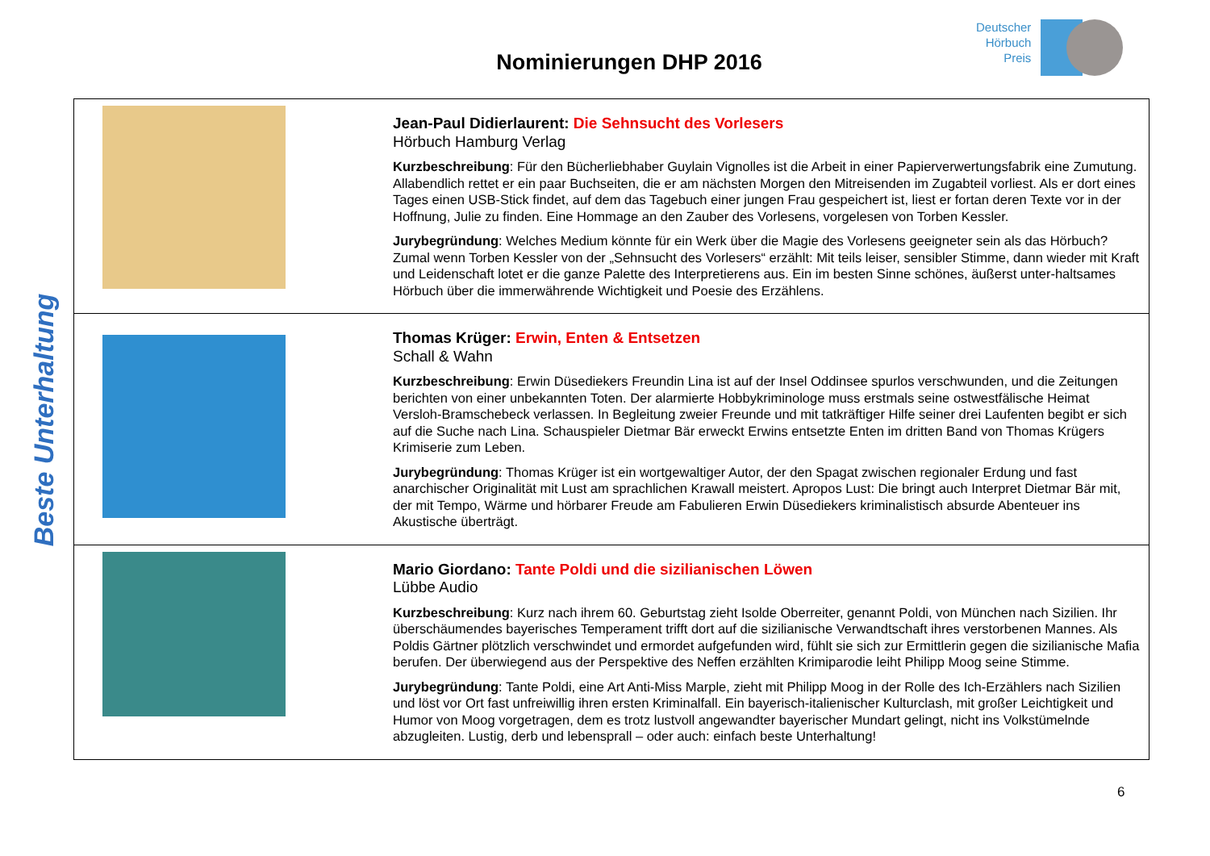Deutscher
Hörbuch
Preis
Nominierungen DHP 2016
Beste Unterhaltung
| | Jean-Paul Didierlaurent: Die Sehnsucht des Vorlesers Hörbuch Hamburg Verlag Kurzbeschreibung : Für den Bücherliebhaber Guylain Vignolles ist die Arbeit in einer Papierverwertungsfabrik eine Zumutung. Allabendlich rettet er ein paar Buchseiten, die er am nächsten Morgen den Mitreisenden im Zugabteil vorliest. Als er dort eines Tages einen USB-Stick findet, auf dem das Tagebuch einer jungen Frau gespeichert ist, liest er fortan deren Texte vor in der Hoffnung, Julie zu finden. Eine Hommage an den Zauber des Vorlesens, vorgelesen von Torben Kessler. Jurybegründung : Welches Medium könnte für ein Werk über die Magie des Vorlesens geeigneter sein als das Hörbuch? Zumal wenn Torben Kessler von der „Sehnsucht des Vorlesers“ erzählt: Mit teils leiser, sensibler Stimme, dann wieder mit Kraft und Leidenschaft lotet er die ganze Palette des Interpretierens aus. Ein im besten Sinne schönes, äußerst unter-haltsames Hörbuch über die immerwährende Wichtigkeit und Poesie des Erzählens. |
| | Thomas Krüger: Erwin, Enten & Entsetzen Schall & Wahn Kurzbeschreibung : Erwin Düsediekers Freundin Lina ist auf der Insel Oddinsee spurlos verschwunden, und die Zeitungen berichten von einer unbekannten Toten. Der alarmierte Hobbykriminologe muss erstmals seine ostwestfälische Heimat Versloh-Bramschebeck verlassen. In Begleitung zweier Freunde und mit tatkräftiger Hilfe seiner drei Laufenten begibt er sich auf die Suche nach Lina. Schauspieler Dietmar Bär erweckt Erwins entsetzte Enten im dritten Band von Thomas Krügers Krimiserie zum Leben. Jurybegründung : Thomas Krüger ist ein wortgewaltiger Autor, der den Spagat zwischen regionaler Erdung und fast anarchischer Originalität mit Lust am sprachlichen Krawall meistert. Apropos Lust: Die bringt auch Interpret Dietmar Bär mit, der mit Tempo, Wärme und hörbarer Freude am Fabulieren Erwin Düsediekers kriminalistisch absurde Abenteuer ins Akustische überträgt. |
| | Mario Giordano: Tante Poldi und die sizilianischen Löwen Lübbe Audio Kurzbeschreibung : Kurz nach ihrem 60. Geburtstag zieht Isolde Oberreiter, genannt Poldi, von München nach Sizilien. Ihr überschäumendes bayerisches Temperament trifft dort auf die sizilianische Verwandtschaft ihres verstorbenen Mannes. Als Poldis Gärtner plötzlich verschwindet und ermordet aufgefunden wird, fühlt sie sich zur Ermittlerin gegen die sizilianische Mafia berufen. Der überwiegend aus der Perspektive des Neffen erzählten Krimiparodie leiht Philipp Moog seine Stimme. Jurybegründung : Tante Poldi, eine Art Anti-Miss Marple, zieht mit Philipp Moog in der Rolle des Ich-Erzählers nach Sizilien und löst vor Ort fast unfreiwillig ihren ersten Kriminalfall. Ein bayerisch-italienischer Kulturclash, mit großer Leichtigkeit und Humor von Moog vorgetragen, dem es trotz lustvoll angewandter bayerischer Mundart gelingt, nicht ins Volkstümelnde abzugleiten. Lustig, derb und lebensprall – oder auch: einfach beste Unterhaltung! |
6